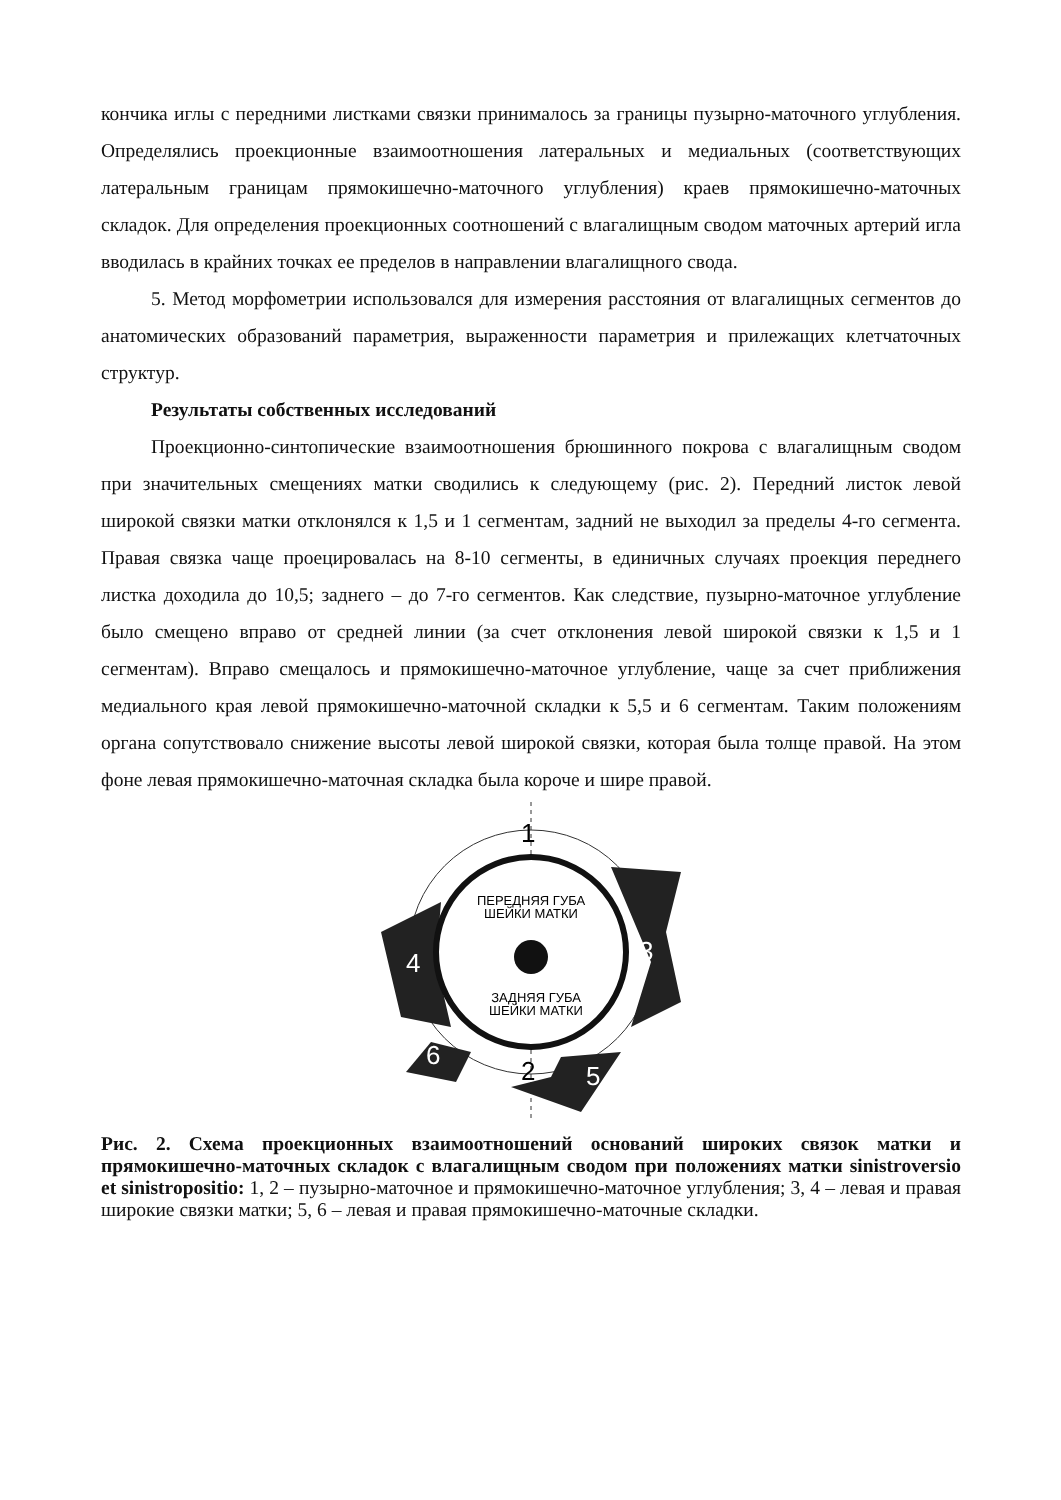кончика иглы с передними листками связки принималось за границы пузырно-маточного углубления. Определялись проекционные взаимоотношения латеральных и медиальных (соответствующих латеральным границам прямокишечно-маточного углубления) краев прямокишечно-маточных складок. Для определения проекционных соотношений с влагалищным сводом маточных артерий игла вводилась в крайних точках ее пределов в направлении влагалищного свода.
5. Метод морфометрии использовался для измерения расстояния от влагалищных сегментов до анатомических образований параметрия, выраженности параметрия и прилежащих клетчаточных структур.
Результаты собственных исследований
Проекционно-синтопические взаимоотношения брюшинного покрова с влагалищным сводом при значительных смещениях матки сводились к следующему (рис. 2). Передний листок левой широкой связки матки отклонялся к 1,5 и 1 сегментам, задний не выходил за пределы 4-го сегмента. Правая связка чаще проецировалась на 8-10 сегменты, в единичных случаях проекция переднего листка доходила до 10,5; заднего – до 7-го сегментов. Как следствие, пузырно-маточное углубление было смещено вправо от средней линии (за счет отклонения левой широкой связки к 1,5 и 1 сегментам). Вправо смещалось и прямокишечно-маточное углубление, чаще за счет приближения медиального края левой прямокишечно-маточной складки к 5,5 и 6 сегментам. Таким положениям органа сопутствовало снижение высоты левой широкой связки, которая была толще правой. На этом фоне левая прямокишечно-маточная складка была короче и шире правой.
ПЕРЕДНЯЯ ГУБА
ШЕЙКИ МАТКИ
ЗАДНЯЯ ГУБА
ШЕЙКИ МАТКИ
1
2
3
4
5
6
Рис. 2. Схема проекционных взаимоотношений оснований широких связок матки и прямокишечно-маточных складок с влагалищным сводом при положениях матки sinistroversio et sinistropositio: 1, 2 – пузырно-маточное и прямокишечно-маточное углубления; 3, 4 – левая и правая широкие связки матки; 5, 6 – левая и правая прямокишечно-маточные складки.